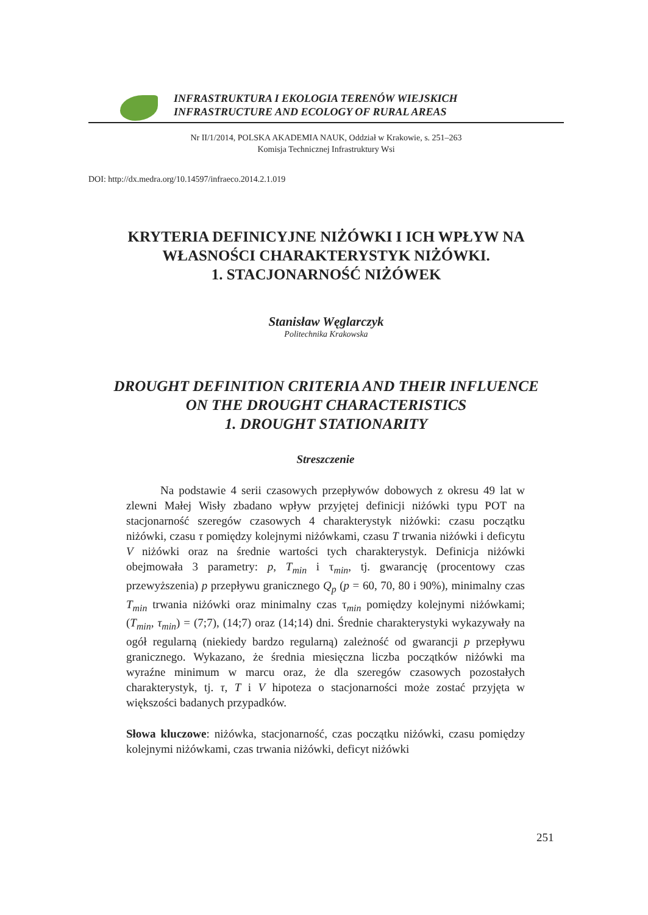INFRASTRUKTURA I EKOLOGIA TERENÓW WIEJSKICH
INFRASTRUCTURE AND ECOLOGY OF RURAL AREAS
Nr II/1/2014, POLSKA AKADEMIA NAUK, Oddział w Krakowie, s. 251–263
Komisja Technicznej Infrastruktury Wsi
DOI: http://dx.medra.org/10.14597/infraeco.2014.2.1.019
KRYTERIA DEFINICYJNE NIŻÓWKI I ICH WPŁYW NA
WŁASNOŚCI CHARAKTERYSTYK NIŻÓWKI.
1. STACJONARNOŚĆ NIŻÓWEK
Stanisław Węglarczyk
Politechnika Krakowska
DROUGHT DEFINITION CRITERIA AND THEIR INFLUENCE
ON THE DROUGHT CHARACTERISTICS
1. DROUGHT STATIONARITY
Streszczenie
Na podstawie 4 serii czasowych przepływów dobowych z okresu 49 lat w zlewni Małej Wisły zbadano wpływ przyjętej definicji niżówki typu POT na stacjonarność szeregów czasowych 4 charakterystyk niżówki: czasu początku niżówki, czasu τ pomiędzy kolejnymi niżówkami, czasu T trwania niżówki i deficytu V niżówki oraz na średnie wartości tych charakterystyk. Definicja niżówki obejmowała 3 parametry: p, T<sub>min</sub> i τ<sub>min</sub>, tj. gwarancję (procentowy czas przewyższenia) p przepływu granicznego Q<sub>p</sub> (p = 60, 70, 80 i 90%), minimalny czas T<sub>min</sub> trwania niżówki oraz minimalny czas τ<sub>min</sub> pomiędzy kolejnymi niżówkami; (T<sub>min</sub>, τ<sub>min</sub>) = (7;7), (14;7) oraz (14;14) dni. Średnie charakterystyki wykazywały na ogół regularną (niekiedy bardzo regularną) zależność od gwarancji p przepływu granicznego. Wykazano, że średnia miesięczna liczba początków niżówki ma wyraźne minimum w marcu oraz, że dla szeregów czasowych pozostałych charakterystyk, tj. τ, T i V hipoteza o stacjonarności może zostać przyjęta w większości badanych przypadków.
Słowa kluczowe: niżówka, stacjonarność, czas początku niżówki, czasu pomiędzy kolejnymi niżówkami, czas trwania niżówki, deficyt niżówki
251